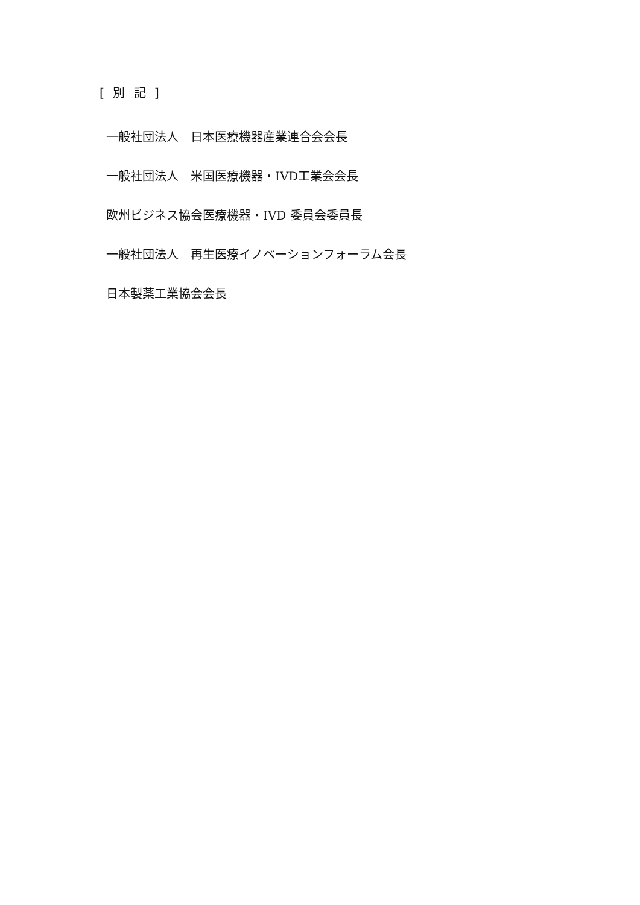[ 別 記 ]
一般社団法人　日本医療機器産業連合会会長
一般社団法人　米国医療機器・IVD工業会会長
欧州ビジネス協会医療機器・IVD 委員会委員長
一般社団法人　再生医療イノベーションフォーラム会長
日本製薬工業協会会長